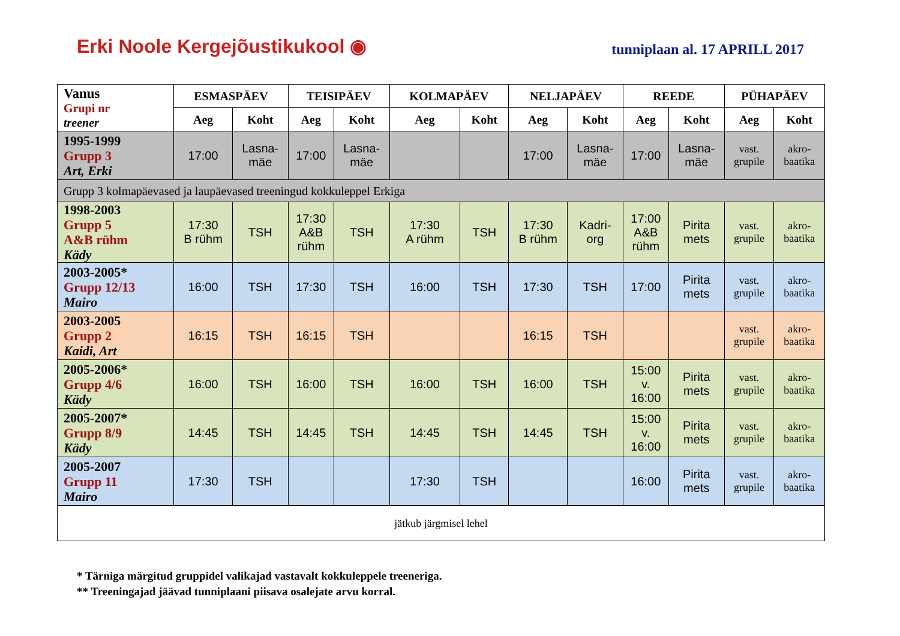Erki Noole Kergejõustikukool ◉
tunniplaan al. 17 APRILL 2017
| Vanus Grupi nr treener | ESMASPÄEV | | TEISIPÄEV | | KOLMAPÄEV | | NELJAPÄEV | | REEDE | | PÜHAPÄEV | |
| --- | --- | --- | --- | --- | --- | --- | --- | --- | --- | --- | --- | --- |
| | Aeg | Koht | Aeg | Koht | Aeg | Koht | Aeg | Koht | Aeg | Koht | Aeg | Koht |
| 1995-1999 Grupp 3 Art, Erki | 17:00 | Lasna- mäe | 17:00 | Lasna- mäe | | | 17:00 | Lasna- mäe | 17:00 | Lasna- mäe | vast. grupile | akro- baatika |
| Grupp 3 kolmapäevased ja laupäevased treeningud kokkuleppel Erkiga | | | | | | | | | | | | |
| 1998-2003 Grupp 5 A&B rühm Kädy | 17:30 B rühm | TSH | 17:30 A&B rühm | TSH | 17:30 A rühm | TSH | 17:30 B rühm | Kadri- org | 17:00 A&B rühm | Pirita mets | vast. grupile | akro- baatika |
| 2003-2005* Grupp 12/13 Mairo | 16:00 | TSH | 17:30 | TSH | 16:00 | TSH | 17:30 | TSH | 17:00 | Pirita mets | vast. grupile | akro- baatika |
| 2003-2005 Grupp 2 Kaidi, Art | 16:15 | TSH | 16:15 | TSH | | | 16:15 | TSH | | | vast. grupile | akro- baatika |
| 2005-2006* Grupp 4/6 Kädy | 16:00 | TSH | 16:00 | TSH | 16:00 | TSH | 16:00 | TSH | 15:00 v. 16:00 | Pirita mets | vast. grupile | akro- baatika |
| 2005-2007* Grupp 8/9 Kädy | 14:45 | TSH | 14:45 | TSH | 14:45 | TSH | 14:45 | TSH | 15:00 v. 16:00 | Pirita mets | vast. grupile | akro- baatika |
| 2005-2007 Grupp 11 Mairo | 17:30 | TSH | | | 17:30 | TSH | | | 16:00 | Pirita mets | vast. grupile | akro- baatika |
| jätkub järgmisel lehel | | | | | | | | | | | | |
* Tärniga märgitud gruppidel valikajad vastavalt kokkuleppele treeneriga.
** Treeningajad jäävad tunniplaani piisava osalejate arvu korral.